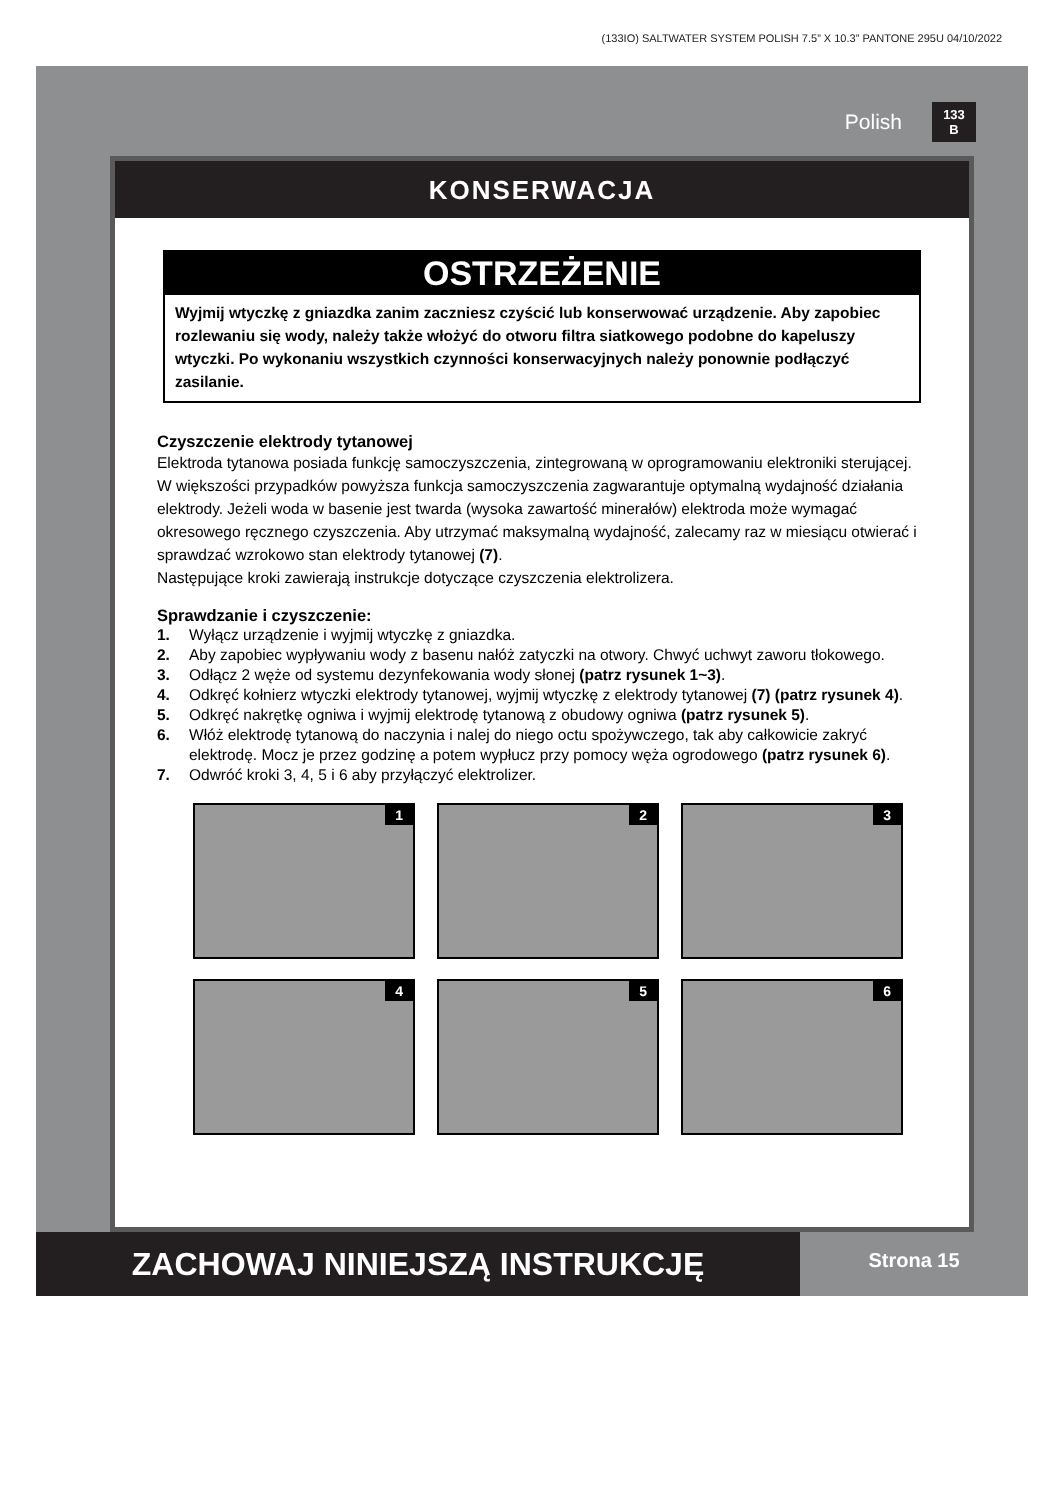(133IO) SALTWATER SYSTEM POLISH 7.5” X 10.3” PANTONE 295U 04/10/2022
Polish
133
B
KONSERWACJA
OSTRZEŻENIE
Wyjmij wtyczkę z gniazdka zanim zaczniesz czyścić lub konserwować urządzenie. Aby zapobiec rozlewaniu się wody, należy także włożyć do otworu filtra siatkowego podobne do kapeluszy wtyczki. Po wykonaniu wszystkich czynności konserwacyjnych należy ponownie podłączyć zasilanie.
Czyszczenie elektrody tytanowej
Elektroda tytanowa posiada funkcję samoczyszczenia, zintegrowaną w oprogramowaniu elektroniki sterującej. W większości przypadków powyższa funkcja samoczyszczenia zagwarantuje optymalną wydajność działania elektrody. Jeżeli woda w basenie jest twarda (wysoka zawartość minerałów) elektroda może wymagać okresowego ręcznego czyszczenia. Aby utrzymać maksymalną wydajność, zalecamy raz w miesiącu otwierać i sprawdzać wzrokowo stan elektrody tytanowej (7).
Następujące kroki zawierają instrukcje dotyczące czyszczenia elektrolizera.
Sprawdzanie i czyszczenie:
1. Wyłącz urządzenie i wyjmij wtyczkę z gniazdka.
2. Aby zapobiec wypływaniu wody z basenu nałóż zatyczki na otwory. Chwyć uchwyt zaworu tłokowego.
3. Odłącz 2 węże od systemu dezynfekowania wody słonej (patrz rysunek 1~3).
4. Odkręć kołnierz wtyczki elektrody tytanowej, wyjmij wtyczkę z elektrody tytanowej (7) (patrz rysunek 4).
5. Odkręć nakrętkę ogniwa i wyjmij elektrodę tytanową z obudowy ogniwa (patrz rysunek 5).
6. Włóż elektrodę tytanową do naczynia i nalej do niego octu spożywczego, tak aby całkowicie zakryć elektrodę. Mocz je przez godzinę a potem wypłucz przy pomocy węża ogrodowego (patrz rysunek 6).
7. Odwróć kroki 3, 4, 5 i 6 aby przyłączyć elektrolizer.
1
2
3
4
5
6
ZACHOWAJ NINIEJSZĄ INSTRUKCJĘ
Strona 15